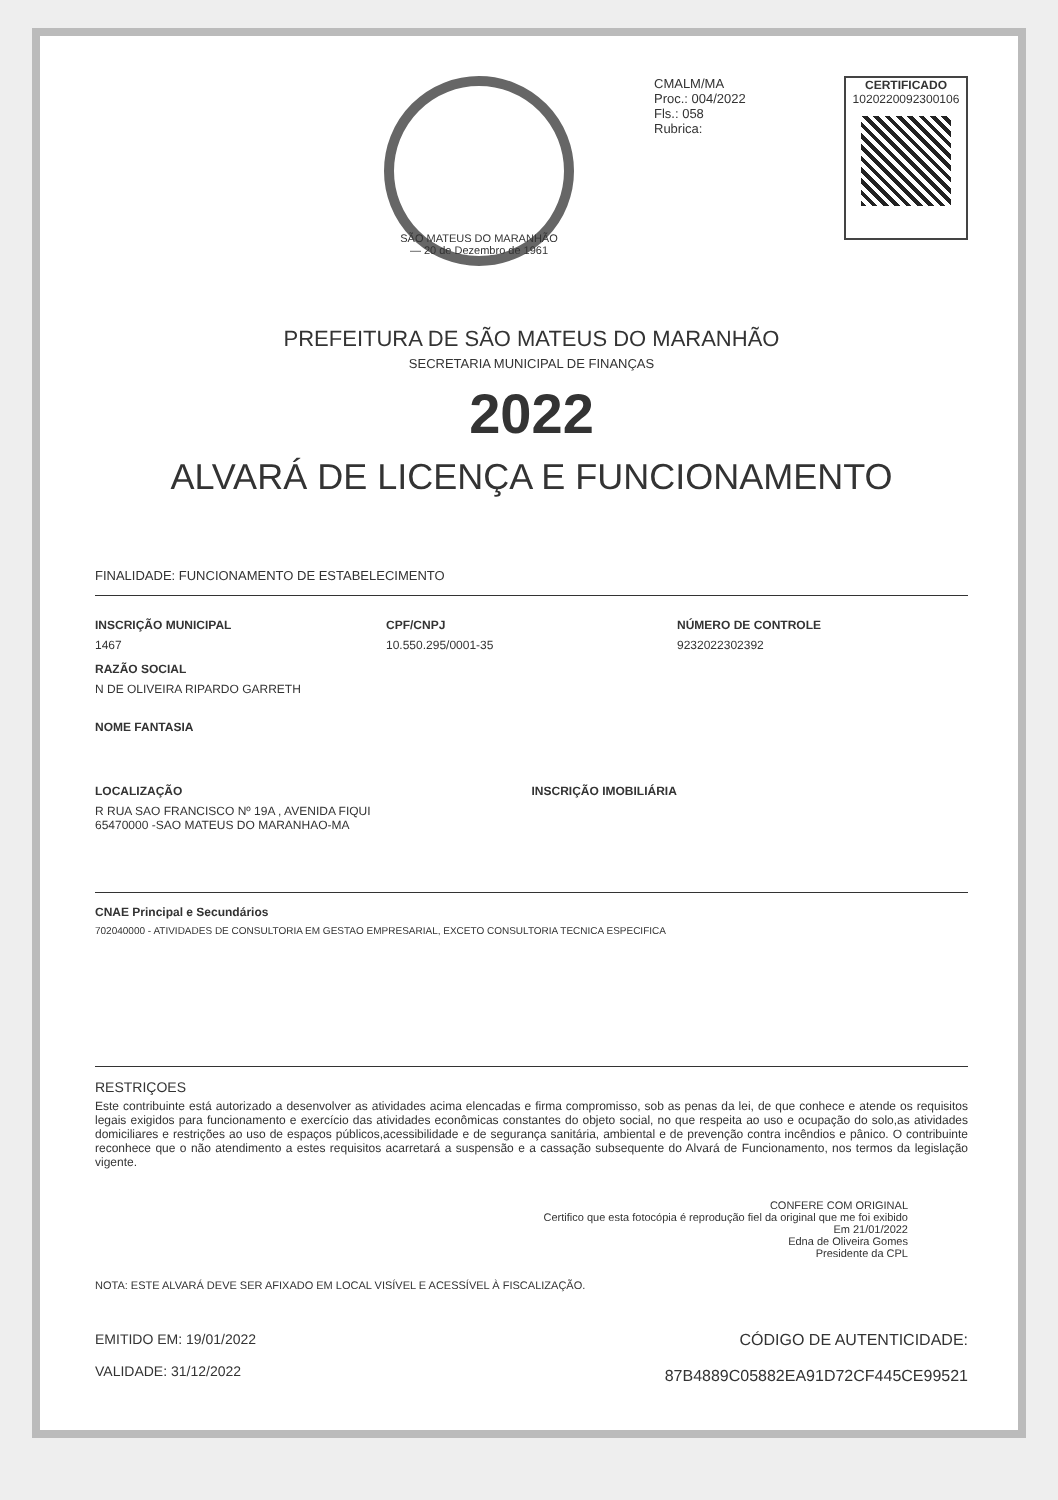SÃO MATEUS DO MARANHÃO — 20 de Dezembro de 1961
CMALM/MA
Proc.: 004/2022
Fls.: 058
Rubrica:
CERTIFICADO
1020220092300106
PREFEITURA DE SÃO MATEUS DO MARANHÃO
SECRETARIA MUNICIPAL DE FINANÇAS
2022
ALVARÁ DE LICENÇA E FUNCIONAMENTO
FINALIDADE: FUNCIONAMENTO DE ESTABELECIMENTO
INSCRIÇÃO MUNICIPAL CPF/CNPJ NÚMERO DE CONTROLE
1467 10.550.295/0001-35 9232022302392
RAZÃO SOCIAL
N DE OLIVEIRA RIPARDO GARRETH
NOME FANTASIA
LOCALIZAÇÃO INSCRIÇÃO IMOBILIÁRIA
R RUA SAO FRANCISCO Nº 19A , AVENIDA FIQUI
65470000 -SAO MATEUS DO MARANHAO-MA
CNAE Principal e Secundários
702040000 - ATIVIDADES DE CONSULTORIA EM GESTAO EMPRESARIAL, EXCETO CONSULTORIA TECNICA ESPECIFICA
RESTRIÇOES
Este contribuinte está autorizado a desenvolver as atividades acima elencadas e firma compromisso, sob as penas da lei, de que conhece e atende os requisitos legais exigidos para funcionamento e exercício das atividades econômicas constantes do objeto social, no que respeita ao uso e ocupação do solo,as atividades domiciliares e restrições ao uso de espaços públicos,acessibilidade e de segurança sanitária, ambiental e de prevenção contra incêndios e pânico. O contribuinte reconhece que o não atendimento a estes requisitos acarretará a suspensão e a cassação subsequente do Alvará de Funcionamento, nos termos da legislação vigente.
CONFERE COM ORIGINAL
Certifico que esta fotocópia é reprodução fiel da original que me foi exibido
Em 21/01/2022
Edna de Oliveira Gomes
Presidente da CPL
NOTA: ESTE ALVARÁ DEVE SER AFIXADO EM LOCAL VISÍVEL E ACESSÍVEL À FISCALIZAÇÃO.
EMITIDO EM: 19/01/2022
VALIDADE: 31/12/2022
CÓDIGO DE AUTENTICIDADE:
87B4889C05882EA91D72CF445CE99521